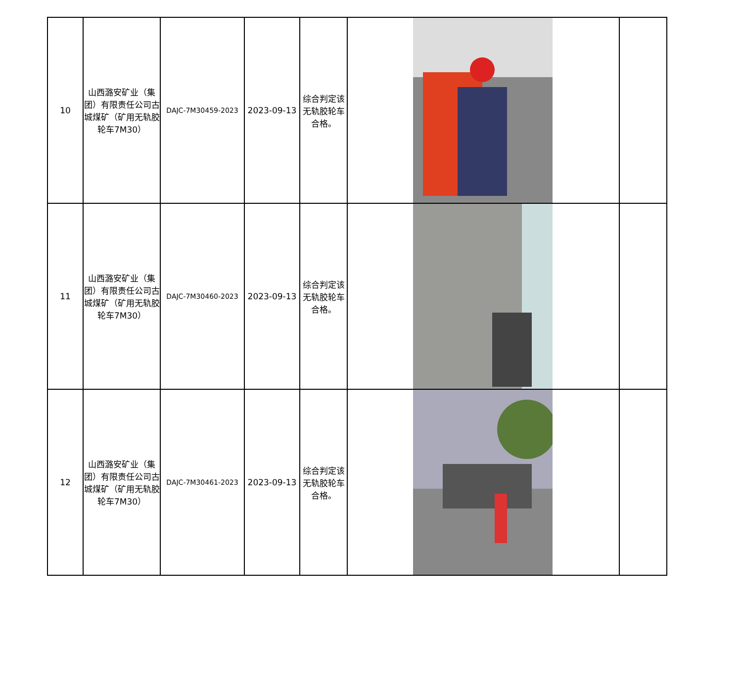| 10 | 山西潞安矿业（集团）有限责任公司古城煤矿（矿用无轨胶轮车7M30） | DAJC-7M30459-2023 | 2023-09-13 | 综合判定该无轨胶轮车合格。 | | |
| 11 | 山西潞安矿业（集团）有限责任公司古城煤矿（矿用无轨胶轮车7M30） | DAJC-7M30460-2023 | 2023-09-13 | 综合判定该无轨胶轮车合格。 | | |
| 12 | 山西潞安矿业（集团）有限责任公司古城煤矿（矿用无轨胶轮车7M30） | DAJC-7M30461-2023 | 2023-09-13 | 综合判定该无轨胶轮车合格。 | | |